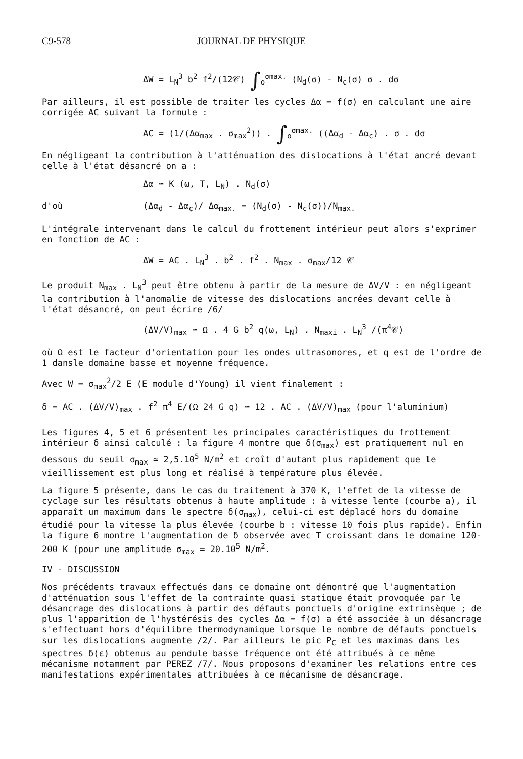C9-578 JOURNAL DE PHYSIQUE
ΔW = L<sub>N</sub><sup>3</sup> b<sup>2</sup> f<sup>2</sup>/(12𝒞) ∫<sub>o</sub><sup>σmax.</sup> (N<sub>d</sub>(σ) - N<sub>c</sub>(σ) σ . dσ
Par ailleurs, il est possible de traiter les cycles Δα = f(σ) en calculant une aire corrigée AC suivant la formule :
AC = (1/(Δα<sub>max</sub> . σ<sub>max</sub><sup>2</sup>)) . ∫<sub>o</sub><sup>σmax.</sup> ((Δα<sub>d</sub> - Δα<sub>c</sub>) . σ . dσ
En négligeant la contribution à l'atténuation des dislocations à l'état ancré devant celle à l'état désancré on a :
Δα ≃ K (ω, T, L<sub>N</sub>) . N<sub>d</sub>(σ)
d'où (Δα<sub>d</sub> - Δα<sub>c</sub>)/ Δα<sub>max.</sub> = (N<sub>d</sub>(σ) - N<sub>c</sub>(σ))/N<sub>max.</sub>
L'intégrale intervenant dans le calcul du frottement intérieur peut alors s'exprimer en fonction de AC :
ΔW = AC . L<sub>N</sub><sup>3</sup> . b<sup>2</sup> . f<sup>2</sup> . N<sub>max</sub> . σ<sub>max</sub>/12 𝒞
Le produit N<sub>max</sub> . L<sub>N</sub><sup>3</sup> peut être obtenu à partir de la mesure de ΔV/V : en négligeant la contribution à l'anomalie de vitesse des dislocations ancrées devant celle à l'état désancré, on peut écrire /6/
(ΔV/V)<sub>max</sub> ≃ Ω . 4 G b<sup>2</sup> q(ω, L<sub>N</sub>) . N<sub>maxi</sub> . L<sub>N</sub><sup>3</sup> /(π<sup>4</sup>𝒞)
où Ω est le facteur d'orientation pour les ondes ultrasonores, et q est de l'ordre de 1 dansle domaine basse et moyenne fréquence.
Avec W = σ<sub>max</sub><sup>2</sup>/2 E (E module d'Young) il vient finalement :
δ = AC . (ΔV/V)<sub>max</sub> . f<sup>2</sup> π<sup>4</sup> E/(Ω 24 G q) ≃ 12 . AC . (ΔV/V)<sub>max</sub> (pour l'aluminium)
Les figures 4, 5 et 6 présentent les principales caractéristiques du frottement intérieur δ ainsi calculé : la figure 4 montre que δ(σ<sub>max</sub>) est pratiquement nul en dessous du seuil σ<sub>max</sub> ≃ 2,5.10<sup>5</sup> N/m<sup>2</sup> et croît d'autant plus rapidement que le vieillissement est plus long et réalisé à température plus élevée.
La figure 5 présente, dans le cas du traitement à 370 K, l'effet de la vitesse de cyclage sur les résultats obtenus à haute amplitude : à vitesse lente (courbe a), il apparaît un maximum dans le spectre δ(σ<sub>max</sub>), celui-ci est déplacé hors du domaine étudié pour la vitesse la plus élevée (courbe b : vitesse 10 fois plus rapide). Enfin la figure 6 montre l'augmentation de δ observée avec T croissant dans le domaine 120-200 K (pour une amplitude σ<sub>max</sub> = 20.10<sup>5</sup> N/m<sup>2</sup>.
IV - DISCUSSION
Nos précédents travaux effectués dans ce domaine ont démontré que l'augmentation d'atténuation sous l'effet de la contrainte quasi statique était provoquée par le désancrage des dislocations à partir des défauts ponctuels d'origine extrinsèque ; de plus l'apparition de l'hystérésis des cycles Δα = f(σ) a été associée à un désancrage s'effectuant hors d'équilibre thermodynamique lorsque le nombre de défauts ponctuels sur les dislocations augmente /2/. Par ailleurs le pic P<sub>C</sub> et les maximas dans les spectres δ(ε) obtenus au pendule basse fréquence ont été attribués à ce même mécanisme notamment par PEREZ /7/. Nous proposons d'examiner les relations entre ces manifestations expérimentales attribuées à ce mécanisme de désancrage.